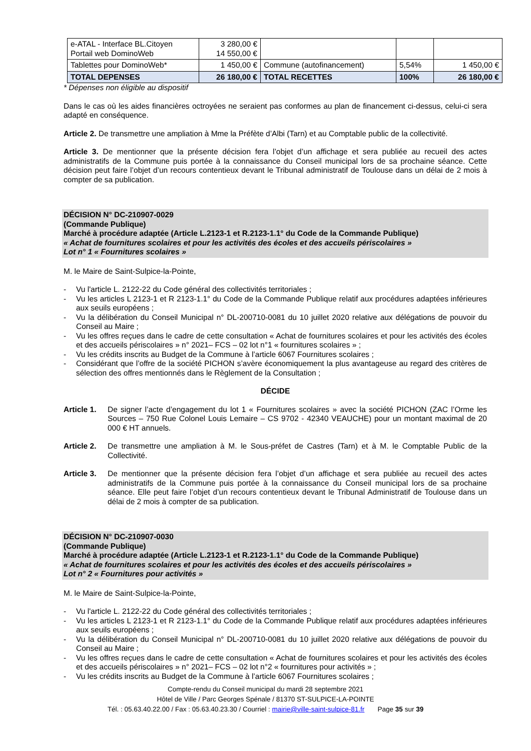| e-ATAL - Interface BL.Citoyen Portail web DominoWeb | 3 280,00 € 14 550,00 € | | | |
| Tablettes pour DominoWeb* | 1 450,00 € | Commune (autofinancement) | 5,54% | 1 450,00 € |
| TOTAL DEPENSES | 26 180,00 € | TOTAL RECETTES | 100% | 26 180,00 € |
* Dépenses non éligible au dispositif
Dans le cas où les aides financières octroyées ne seraient pas conformes au plan de financement ci-dessus, celui-ci sera adapté en conséquence.
Article 2. De transmettre une ampliation à Mme la Préfète d’Albi (Tarn) et au Comptable public de la collectivité.
Article 3. De mentionner que la présente décision fera l’objet d’un affichage et sera publiée au recueil des actes administratifs de la Commune puis portée à la connaissance du Conseil municipal lors de sa prochaine séance. Cette décision peut faire l’objet d’un recours contentieux devant le Tribunal administratif de Toulouse dans un délai de 2 mois à compter de sa publication.
DÉCISION N° DC-210907-0029
(Commande Publique)
Marché à procédure adaptée (Article L.2123-1 et R.2123-1.1° du Code de la Commande Publique)
« Achat de fournitures scolaires et pour les activités des écoles et des accueils périscolaires »
Lot n° 1 « Fournitures scolaires »
M. le Maire de Saint-Sulpice-la-Pointe,
- Vu l'article L. 2122-22 du Code général des collectivités territoriales ;
- Vu les articles L 2123-1 et R 2123-1.1° du Code de la Commande Publique relatif aux procédures adaptées inférieures aux seuils européens ;
- Vu la délibération du Conseil Municipal n° DL-200710-0081 du 10 juillet 2020 relative aux délégations de pouvoir du Conseil au Maire ;
- Vu les offres reçues dans le cadre de cette consultation « Achat de fournitures scolaires et pour les activités des écoles et des accueils périscolaires » n° 2021– FCS – 02 lot n°1 « fournitures scolaires » ;
- Vu les crédits inscrits au Budget de la Commune à l’article 6067 Fournitures scolaires ;
- Considérant que l’offre de la société PICHON s’avère économiquement la plus avantageuse au regard des critères de sélection des offres mentionnés dans le Règlement de la Consultation ;
DÉCIDE
Article 1.
De signer l’acte d’engagement du lot 1 « Fournitures scolaires » avec la société PICHON (ZAC l’Orme les Sources – 750 Rue Colonel Louis Lemaire – CS 9702 - 42340 VEAUCHE) pour un montant maximal de 20 000 € HT annuels.
Article 2.
De transmettre une ampliation à M. le Sous-préfet de Castres (Tarn) et à M. le Comptable Public de la Collectivité.
Article 3.
De mentionner que la présente décision fera l’objet d’un affichage et sera publiée au recueil des actes administratifs de la Commune puis portée à la connaissance du Conseil municipal lors de sa prochaine séance. Elle peut faire l’objet d’un recours contentieux devant le Tribunal Administratif de Toulouse dans un délai de 2 mois à compter de sa publication.
DÉCISION N° DC-210907-0030
(Commande Publique)
Marché à procédure adaptée (Article L.2123-1 et R.2123-1.1° du Code de la Commande Publique)
« Achat de fournitures scolaires et pour les activités des écoles et des accueils périscolaires »
Lot n° 2 « Fournitures pour activités »
M. le Maire de Saint-Sulpice-la-Pointe,
- Vu l'article L. 2122-22 du Code général des collectivités territoriales ;
- Vu les articles L 2123-1 et R 2123-1.1° du Code de la Commande Publique relatif aux procédures adaptées inférieures aux seuils européens ;
- Vu la délibération du Conseil Municipal n° DL-200710-0081 du 10 juillet 2020 relative aux délégations de pouvoir du Conseil au Maire ;
- Vu les offres reçues dans le cadre de cette consultation « Achat de fournitures scolaires et pour les activités des écoles et des accueils périscolaires » n° 2021– FCS – 02 lot n°2 « fournitures pour activités » ;
- Vu les crédits inscrits au Budget de la Commune à l’article 6067 Fournitures scolaires ;
Compte-rendu du Conseil municipal du mardi 28 septembre 2021
Hôtel de Ville / Parc Georges Spénale / 81370 ST-SULPICE-LA-POINTE
Tél. : 05.63.40.22.00 / Fax : 05.63.40.23.30 / Courriel : mairie@ville-saint-sulpice-81.fr Page 35 sur 39